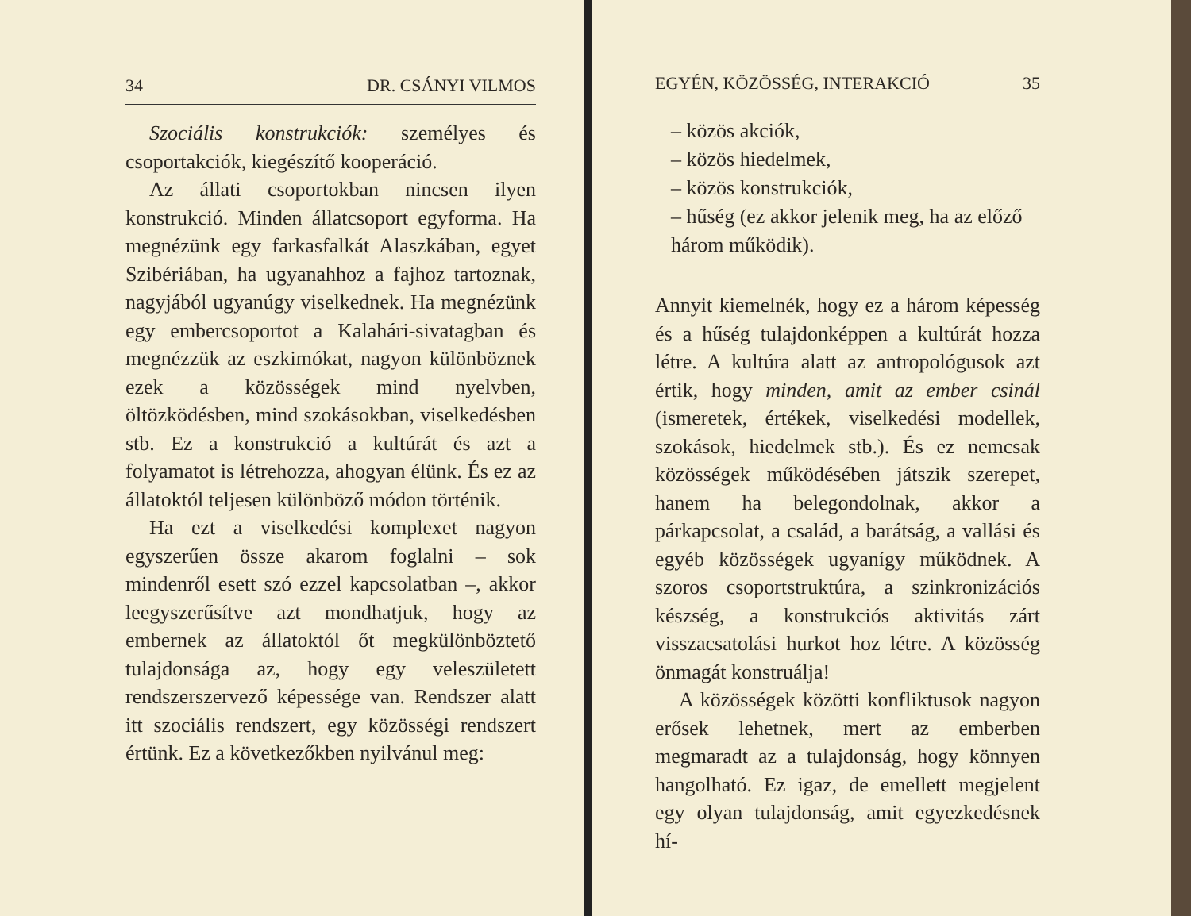34 DR. CSÁNYI VILMOS
Szociális konstrukciók: személyes és csoportakciók, kiegészítő kooperáció.
Az állati csoportokban nincsen ilyen konstrukció. Minden állatcsoport egyforma. Ha megnézünk egy farkasfalkát Alaszkában, egyet Szibériában, ha ugyanahhoz a fajhoz tartoznak, nagyjából ugyanúgy viselkednek. Ha megnézünk egy embercsoportot a Kalahári-sivatagban és megnézzük az eszkimókat, nagyon különböznek ezek a közösségek mind nyelvben, öltözködésben, mind szokásokban, viselkedésben stb. Ez a konstrukció a kultúrát és azt a folyamatot is létrehozza, ahogyan élünk. És ez az állatoktól teljesen különböző módon történik.
Ha ezt a viselkedési komplexet nagyon egyszerűen össze akarom foglalni – sok mindenről esett szó ezzel kapcsolatban –, akkor leegyszerűsítve azt mondhatjuk, hogy az embernek az állatoktól őt megkülönböztető tulajdonsága az, hogy egy veleszületett rendszerszervező képessége van. Rendszer alatt itt szociális rendszert, egy közösségi rendszert értünk. Ez a következőkben nyilvánul meg:
EGYÉN, KÖZÖSSÉG, INTERAKCIÓ 35
– közös akciók,
– közös hiedelmek,
– közös konstrukciók,
– hűség (ez akkor jelenik meg, ha az előző három működik).
Annyit kiemelnék, hogy ez a három képesség és a hűség tulajdonképpen a kultúrát hozza létre. A kultúra alatt az antropológusok azt értik, hogy minden, amit az ember csinál (ismeretek, értékek, viselkedési modellek, szokások, hiedelmek stb.). És ez nemcsak közösségek működésében játszik szerepet, hanem ha belegondolnak, akkor a párkapcsolat, a család, a barátság, a vallási és egyéb közösségek ugyanígy működnek. A szoros csoportstruktúra, a szinkronizációs készség, a konstrukciós aktivitás zárt visszacsatolási hurkot hoz létre. A közösség önmagát konstruálja!
A közösségek közötti konfliktusok nagyon erősek lehetnek, mert az emberben megmaradt az a tulajdonság, hogy könnyen hangolható. Ez igaz, de emellett megjelent egy olyan tulajdonság, amit egyezkedésnek hí-